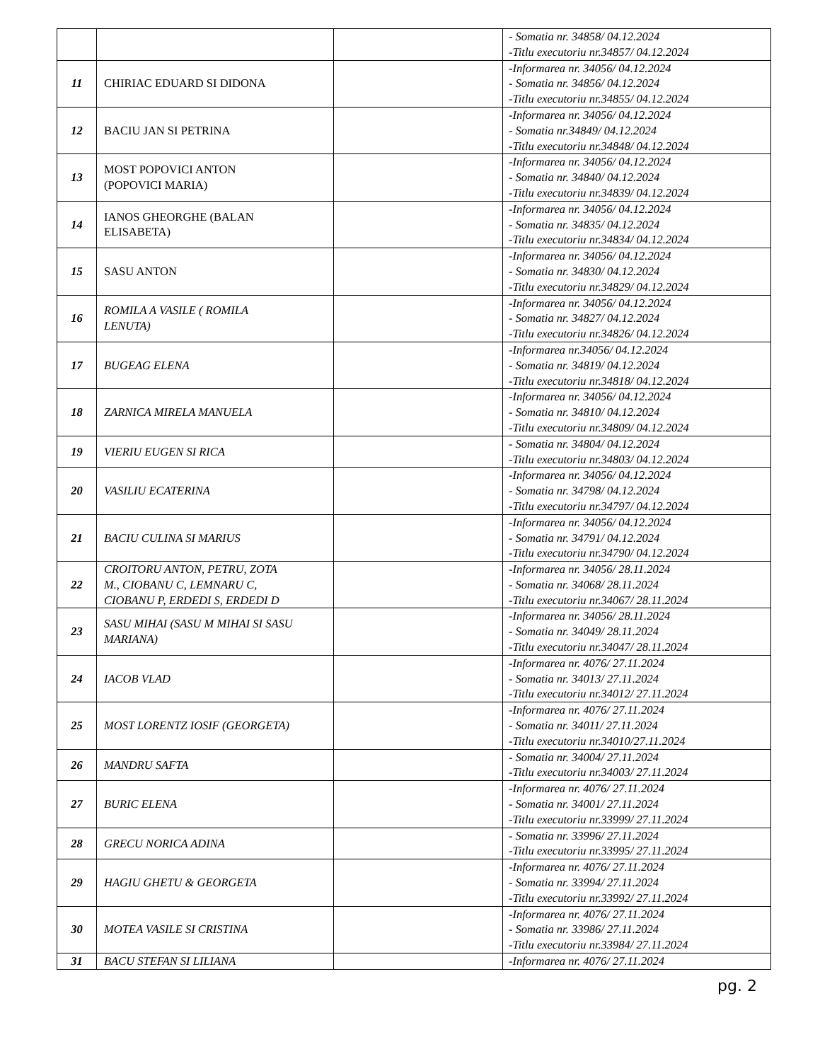| | | | - Somatia nr. 34858/ 04.12.2024 -Titlu executoriu nr.34857/ 04.12.2024 |
| 11 | CHIRIAC EDUARD SI DIDONA | | -Informarea nr. 34056/ 04.12.2024 - Somatia nr. 34856/ 04.12.2024 -Titlu executoriu nr.34855/ 04.12.2024 |
| 12 | BACIU JAN SI PETRINA | | -Informarea nr. 34056/ 04.12.2024 - Somatia nr.34849/ 04.12.2024 -Titlu executoriu nr.34848/ 04.12.2024 |
| 13 | MOST POPOVICI ANTON (POPOVICI MARIA) | | -Informarea nr. 34056/ 04.12.2024 - Somatia nr. 34840/ 04.12.2024 -Titlu executoriu nr.34839/ 04.12.2024 |
| 14 | IANOS GHEORGHE (BALAN ELISABETA) | | -Informarea nr. 34056/ 04.12.2024 - Somatia nr. 34835/ 04.12.2024 -Titlu executoriu nr.34834/ 04.12.2024 |
| 15 | SASU ANTON | | -Informarea nr. 34056/ 04.12.2024 - Somatia nr. 34830/ 04.12.2024 -Titlu executoriu nr.34829/ 04.12.2024 |
| 16 | ROMILA A VASILE ( ROMILA LENUTA) | | -Informarea nr. 34056/ 04.12.2024 - Somatia nr. 34827/ 04.12.2024 -Titlu executoriu nr.34826/ 04.12.2024 |
| 17 | BUGEAG ELENA | | -Informarea nr.34056/ 04.12.2024 - Somatia nr. 34819/ 04.12.2024 -Titlu executoriu nr.34818/ 04.12.2024 |
| 18 | ZARNICA MIRELA MANUELA | | -Informarea nr. 34056/ 04.12.2024 - Somatia nr. 34810/ 04.12.2024 -Titlu executoriu nr.34809/ 04.12.2024 |
| 19 | VIERIU EUGEN SI RICA | | - Somatia nr. 34804/ 04.12.2024 -Titlu executoriu nr.34803/ 04.12.2024 |
| 20 | VASILIU ECATERINA | | -Informarea nr. 34056/ 04.12.2024 - Somatia nr. 34798/ 04.12.2024 -Titlu executoriu nr.34797/ 04.12.2024 |
| 21 | BACIU CULINA SI MARIUS | | -Informarea nr. 34056/ 04.12.2024 - Somatia nr. 34791/ 04.12.2024 -Titlu executoriu nr.34790/ 04.12.2024 |
| 22 | CROITORU ANTON, PETRU, ZOTA M., CIOBANU C, LEMNARU C, CIOBANU P, ERDEDI S, ERDEDI D | | -Informarea nr. 34056/ 28.11.2024 - Somatia nr. 34068/ 28.11.2024 -Titlu executoriu nr.34067/ 28.11.2024 |
| 23 | SASU MIHAI (SASU M MIHAI SI SASU MARIANA) | | -Informarea nr. 34056/ 28.11.2024 - Somatia nr. 34049/ 28.11.2024 -Titlu executoriu nr.34047/ 28.11.2024 |
| 24 | IACOB VLAD | | -Informarea nr. 4076/ 27.11.2024 - Somatia nr. 34013/ 27.11.2024 -Titlu executoriu nr.34012/ 27.11.2024 |
| 25 | MOST LORENTZ IOSIF (GEORGETA) | | -Informarea nr. 4076/ 27.11.2024 - Somatia nr. 34011/ 27.11.2024 -Titlu executoriu nr.34010/27.11.2024 |
| 26 | MANDRU SAFTA | | - Somatia nr. 34004/ 27.11.2024 -Titlu executoriu nr.34003/ 27.11.2024 |
| 27 | BURIC ELENA | | -Informarea nr. 4076/ 27.11.2024 - Somatia nr. 34001/ 27.11.2024 -Titlu executoriu nr.33999/ 27.11.2024 |
| 28 | GRECU NORICA ADINA | | - Somatia nr. 33996/ 27.11.2024 -Titlu executoriu nr.33995/ 27.11.2024 |
| 29 | HAGIU GHETU & GEORGETA | | -Informarea nr. 4076/ 27.11.2024 - Somatia nr. 33994/ 27.11.2024 -Titlu executoriu nr.33992/ 27.11.2024 |
| 30 | MOTEA VASILE SI CRISTINA | | -Informarea nr. 4076/ 27.11.2024 - Somatia nr. 33986/ 27.11.2024 -Titlu executoriu nr.33984/ 27.11.2024 |
| 31 | BACU STEFAN SI LILIANA | | -Informarea nr. 4076/ 27.11.2024 |
pg. 2